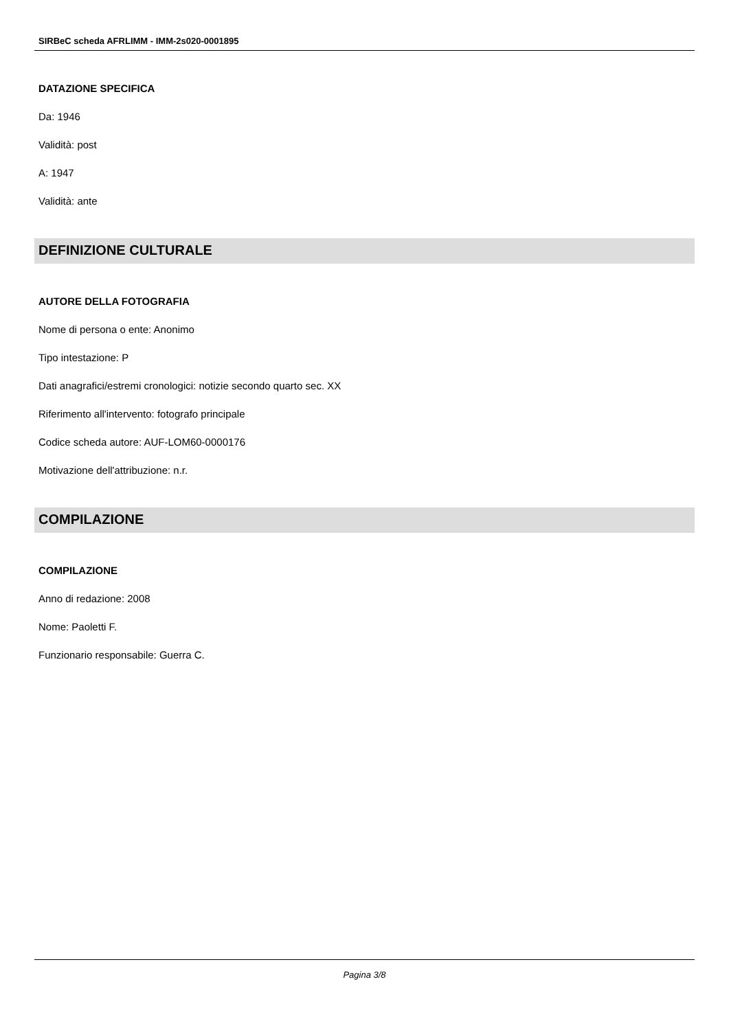SIRBeC scheda AFRLIMM - IMM-2s020-0001895
DATAZIONE SPECIFICA
Da: 1946
Validità: post
A: 1947
Validità: ante
DEFINIZIONE CULTURALE
AUTORE DELLA FOTOGRAFIA
Nome di persona o ente: Anonimo
Tipo intestazione: P
Dati anagrafici/estremi cronologici: notizie secondo quarto sec. XX
Riferimento all'intervento: fotografo principale
Codice scheda autore: AUF-LOM60-0000176
Motivazione dell'attribuzione: n.r.
COMPILAZIONE
COMPILAZIONE
Anno di redazione: 2008
Nome: Paoletti F.
Funzionario responsabile: Guerra C.
Pagina 3/8